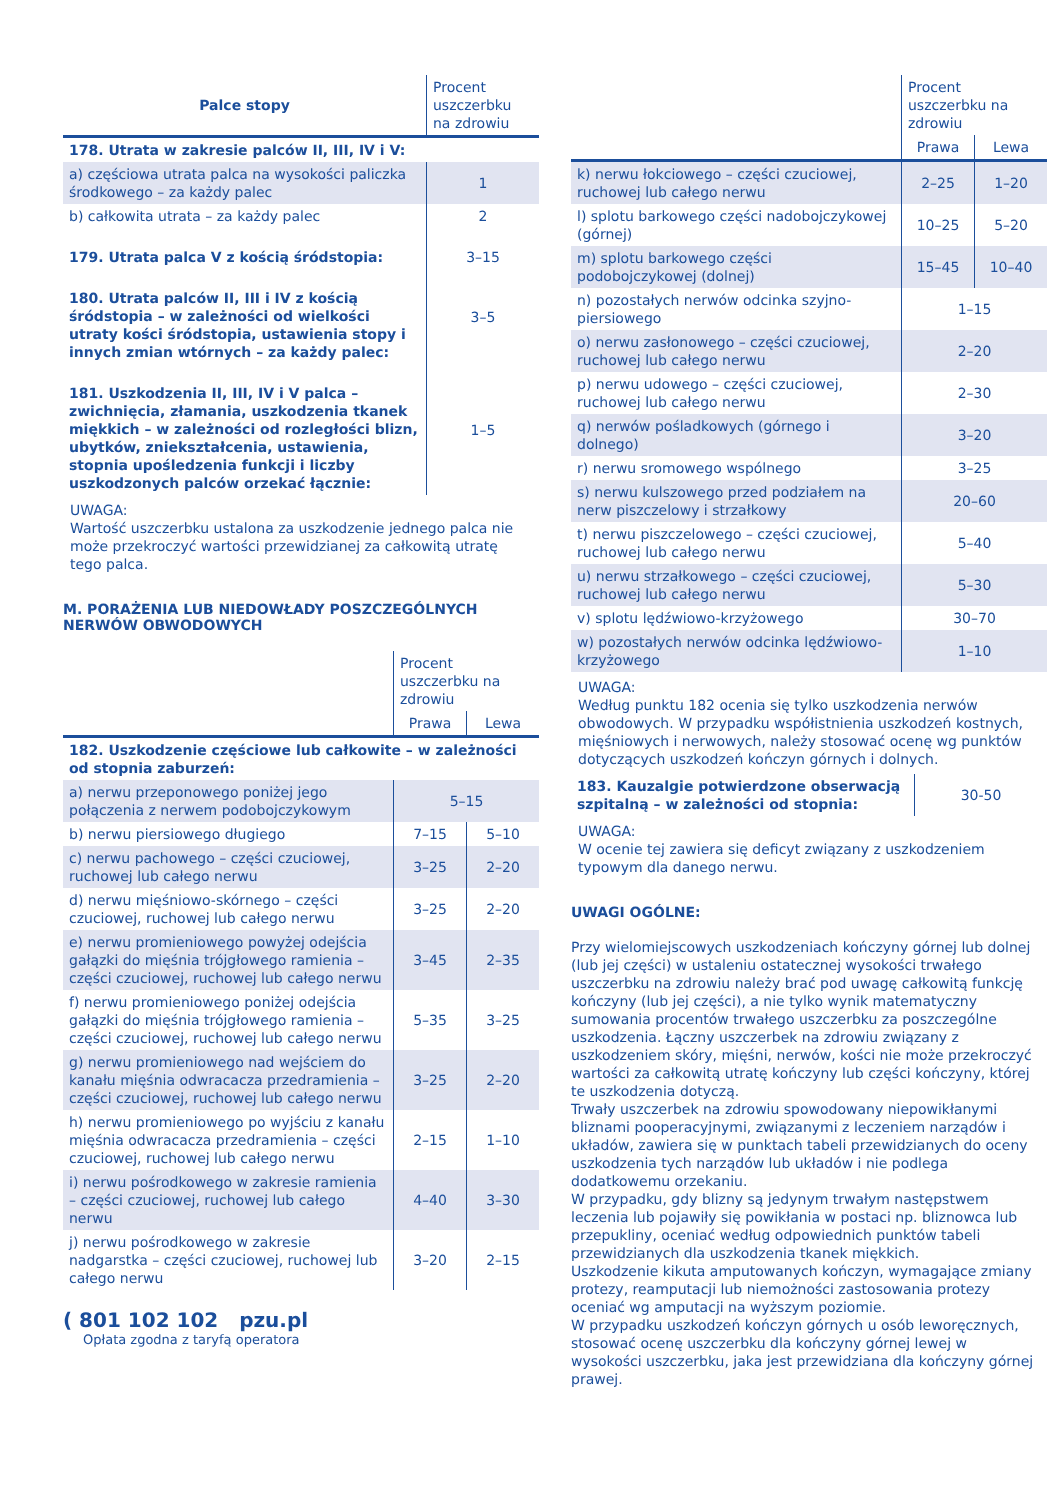| Palce stopy | Procent uszczerbku na zdrowiu |
| --- | --- |
| 178. Utrata w zakresie palców II, III, IV i V: | |
| a) częściowa utrata palca na wysokości paliczka środkowego – za każdy palec | 1 |
| b) całkowita utrata – za każdy palec | 2 |
| 179. Utrata palca V z kością śródstopia: | 3–15 |
| 180. Utrata palców II, III i IV z kością śródstopia – w zależności od wielkości utraty kości śródstopia, ustawienia stopy i innych zmian wtórnych – za każdy palec: | 3–5 |
| 181. Uszkodzenia II, III, IV i V palca – zwichnięcia, złamania, uszkodzenia tkanek miękkich – w zależności od rozległości blizn, ubytków, zniekształcenia, ustawienia, stopnia upośledzenia funkcji i liczby uszkodzonych palców orzekać łącznie: | 1–5 |
UWAGA:
Wartość uszczerbku ustalona za uszkodzenie jednego palca nie może przekroczyć wartości przewidzianej za całkowitą utratę tego palca.
M. PORAŻENIA LUB NIEDOWŁADY POSZCZEGÓLNYCH NERWÓW OBWODOWYCH
| | Procent uszczerbku na zdrowiu | |
| | Prawa | Lewa |
| 182. Uszkodzenie częściowe lub całkowite – w zależności od stopnia zaburzeń: | | |
| a) nerwu przeponowego poniżej jego połączenia z nerwem podobojczykowym | 5–15 | |
| b) nerwu piersiowego długiego | 7–15 | 5–10 |
| c) nerwu pachowego – części czuciowej, ruchowej lub całego nerwu | 3–25 | 2–20 |
| d) nerwu mięśniowo-skórnego – części czuciowej, ruchowej lub całego nerwu | 3–25 | 2–20 |
| e) nerwu promieniowego powyżej odejścia gałązki do mięśnia trójgłowego ramienia – części czuciowej, ruchowej lub całego nerwu | 3–45 | 2–35 |
| f) nerwu promieniowego poniżej odejścia gałązki do mięśnia trójgłowego ramienia – części czuciowej, ruchowej lub całego nerwu | 5–35 | 3–25 |
| g) nerwu promieniowego nad wejściem do kanału mięśnia odwracacza przedramienia – części czuciowej, ruchowej lub całego nerwu | 3–25 | 2–20 |
| h) nerwu promieniowego po wyjściu z kanału mięśnia odwracacza przedramienia – części czuciowej, ruchowej lub całego nerwu | 2–15 | 1–10 |
| i) nerwu pośrodkowego w zakresie ramienia – części czuciowej, ruchowej lub całego nerwu | 4–40 | 3–30 |
| j) nerwu pośrodkowego w zakresie nadgarstka – części czuciowej, ruchowej lub całego nerwu | 3–20 | 2–15 |
( 801 102 102 pzu.pl
Opłata zgodna z taryfą operatora
| | Procent uszczerbku na zdrowiu | |
| | Prawa | Lewa |
| k) nerwu łokciowego – części czuciowej, ruchowej lub całego nerwu | 2–25 | 1–20 |
| l) splotu barkowego części nadobojczykowej (górnej) | 10–25 | 5–20 |
| m) splotu barkowego części podobojczykowej (dolnej) | 15–45 | 10–40 |
| n) pozostałych nerwów odcinka szyjno-piersiowego | 1–15 | |
| o) nerwu zasłonowego – części czuciowej, ruchowej lub całego nerwu | 2–20 | |
| p) nerwu udowego – części czuciowej, ruchowej lub całego nerwu | 2–30 | |
| q) nerwów pośladkowych (górnego i dolnego) | 3–20 | |
| r) nerwu sromowego wspólnego | 3–25 | |
| s) nerwu kulszowego przed podziałem na nerw piszczelowy i strzałkowy | 20–60 | |
| t) nerwu piszczelowego – części czuciowej, ruchowej lub całego nerwu | 5–40 | |
| u) nerwu strzałkowego – części czuciowej, ruchowej lub całego nerwu | 5–30 | |
| v) splotu lędźwiowo-krzyżowego | 30–70 | |
| w) pozostałych nerwów odcinka lędźwiowo-krzyżowego | 1–10 | |
UWAGA:
Według punktu 182 ocenia się tylko uszkodzenia nerwów obwodowych. W przypadku współistnienia uszkodzeń kostnych, mięśniowych i nerwowych, należy stosować ocenę wg punktów dotyczących uszkodzeń kończyn górnych i dolnych.
| 183. Kauzalgie potwierdzone obserwacją szpitalną – w zależności od stopnia: | 30-50 |
UWAGA:
W ocenie tej zawiera się deficyt związany z uszkodzeniem typowym dla danego nerwu.
UWAGI OGÓLNE:
Przy wielomiejscowych uszkodzeniach kończyny górnej lub dolnej (lub jej części) w ustaleniu ostatecznej wysokości trwałego uszczerbku na zdrowiu należy brać pod uwagę całkowitą funkcję kończyny (lub jej części), a nie tylko wynik matematyczny sumowania procentów trwałego uszczerbku za poszczególne uszkodzenia. Łączny uszczerbek na zdrowiu związany z uszkodzeniem skóry, mięśni, nerwów, kości nie może przekroczyć wartości za całkowitą utratę kończyny lub części kończyny, której te uszkodzenia dotyczą.
Trwały uszczerbek na zdrowiu spowodowany niepowikłanymi bliznami pooperacyjnymi, związanymi z leczeniem narządów i układów, zawiera się w punktach tabeli przewidzianych do oceny uszkodzenia tych narządów lub układów i nie podlega dodatkowemu orzekaniu.
W przypadku, gdy blizny są jedynym trwałym następstwem leczenia lub pojawiły się powikłania w postaci np. bliznowca lub przepukliny, oceniać według odpowiednich punktów tabeli przewidzianych dla uszkodzenia tkanek miękkich.
Uszkodzenie kikuta amputowanych kończyn, wymagające zmiany protezy, reamputacji lub niemożności zastosowania protezy oceniać wg amputacji na wyższym poziomie.
W przypadku uszkodzeń kończyn górnych u osób leworęcznych, stosować ocenę uszczerbku dla kończyny górnej lewej w wysokości uszczerbku, jaka jest przewidziana dla kończyny górnej prawej.